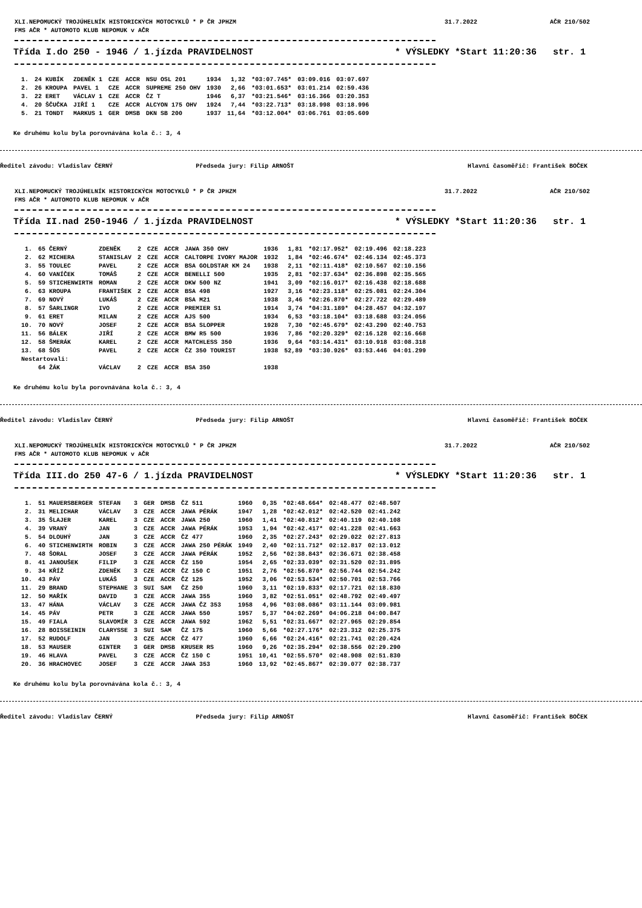XLI.NEPOMUCKÝ TROJÚHELNÍK HISTORICKÝCH MOTOCYKLŮ * P ČR JPHZM 31.7.2022 AČR 210/502
FMS AČR * AUTOMOTO KLUB NEPOMUK v AČR
Třída I.do 250 - 1946 / 1.jízda PRAVIDELNOST * VÝSLEDKY *Start 11:20:36 str. 1
| 1. | 24 KUBÍK | ZDENĚK 1 | CZE | ACCR | NSU OSL 201 | 1934 | 1,32 | *03:07.745* | 03:09.016 | 03:07.697 |
| 2. | 26 KROUPA | PAVEL 1 | CZE | ACCR | SUPREME 250 OHV | 1930 | 2,66 | *03:01.653* | 03:01.214 | 02:59.436 |
| 3. | 22 ERET | VÁCLAV 1 | CZE | ACCR | ČZ T | 1946 | 6,37 | *03:21.546* | 03:16.366 | 03:20.353 |
| 4. | 20 ŠČUČKA | JIŘÍ 1 | CZE | ACCR | ALCYON 175 OHV | 1924 | 7,44 | *03:22.713* | 03:18.998 | 03:18.996 |
| 5. | 21 TONDT | MARKUS 1 | GER | DMSB | DKN SB 200 | 1937 | 11,64 | *03:12.004* | 03:06.761 | 03:05.609 |
Ke druhému kolu byla porovnávána kola č.: 3, 4
Ředitel závodu: Vladislav ČERNÝ
Předseda jury: Filip ARNOŠT Hlavní časoměřič: František BOČEK
XLI.NEPOMUCKÝ TROJÚHELNÍK HISTORICKÝCH MOTOCYKLŮ * P ČR JPHZM 31.7.2022 AČR 210/502
FMS AČR * AUTOMOTO KLUB NEPOMUK v AČR
Třída II.nad 250-1946 / 1.jízda PRAVIDELNOST * VÝSLEDKY *Start 11:20:36 str. 1
| 1. | 65 ČERNÝ | ZDENĚK | 2 | CZE | ACCR | JAWA 350 OHV | 1936 | 1,81 | *02:17.952* | 02:19.496 | 02:18.223 |
| 2. | 62 MICHERA | STANISLAV | 2 | CZE | ACCR | CALTORPE IVORY MAJOR | 1932 | 1,84 | *02:46.674* | 02:46.134 | 02:45.373 |
| 3. | 55 TOULEC | PAVEL | 2 | CZE | ACCR | BSA GOLDSTAR KM 24 | 1938 | 2,11 | *02:11.418* | 02:10.567 | 02:10.156 |
| 4. | 60 VANÍČEK | TOMÁŠ | 2 | CZE | ACCR | BENELLI 500 | 1935 | 2,81 | *02:37.634* | 02:36.898 | 02:35.565 |
| 5. | 59 STICHENWIRTH | ROMAN | 2 | CZE | ACCR | DKW 500 NZ | 1941 | 3,09 | *02:16.017* | 02:16.438 | 02:18.688 |
| 6. | 63 KROUPA | FRANTIŠEK | 2 | CZE | ACCR | BSA 498 | 1927 | 3,16 | *02:23.118* | 02:25.081 | 02:24.304 |
| 7. | 69 NOVÝ | LUKÁŠ | 2 | CZE | ACCR | BSA M21 | 1938 | 3,46 | *02:26.870* | 02:27.722 | 02:29.489 |
| 8. | 57 ŠARLINGR | IVO | 2 | CZE | ACCR | PREMIER S1 | 1914 | 3,74 | *04:31.189* | 04:28.457 | 04:32.197 |
| 9. | 61 ERET | MILAN | 2 | CZE | ACCR | AJS 500 | 1934 | 6,53 | *03:18.104* | 03:18.688 | 03:24.056 |
| 10. | 70 NOVÝ | JOSEF | 2 | CZE | ACCR | BSA SLOPPER | 1928 | 7,30 | *02:45.679* | 02:43.290 | 02:40.753 |
| 11. | 56 BÁLEK | JIŘÍ | 2 | CZE | ACCR | BMW R5 500 | 1936 | 7,86 | *02:20.329* | 02:16.128 | 02:16.668 |
| 12. | 58 ŠMERÁK | KAREL | 2 | CZE | ACCR | MATCHLESS 350 | 1936 | 9,64 | *03:14.431* | 03:10.918 | 03:08.318 |
| 13. | 68 ŠŮS | PAVEL | 2 | CZE | ACCR | ČZ 350 TOURIST | 1938 | 52,89 | *03:30.926* | 03:53.446 | 04:01.299 |
| Nestartovali: | | | | | | | | | | | |
| | 64 ŽÁK | VÁCLAV | 2 | CZE | ACCR | BSA 350 | 1938 | | | | |
Ke druhému kolu byla porovnávána kola č.: 3, 4
Ředitel závodu: Vladislav ČERNÝ
Předseda jury: Filip ARNOŠT Hlavní časoměřič: František BOČEK
XLI.NEPOMUCKÝ TROJÚHELNÍK HISTORICKÝCH MOTOCYKLŮ * P ČR JPHZM 31.7.2022 AČR 210/502
FMS AČR * AUTOMOTO KLUB NEPOMUK v AČR
Třída III.do 250 47-6 / 1.jízda PRAVIDELNOST * VÝSLEDKY *Start 11:20:36 str. 1
| 1. | 51 MAUERSBERGER | STEFAN | 3 | GER | DMSB | ČZ 511 | 1960 | 0,35 | *02:48.664* | 02:48.477 | 02:48.507 |
| 2. | 31 MELICHAR | VÁCLAV | 3 | CZE | ACCR | JAWA PÉRÁK | 1947 | 1,28 | *02:42.012* | 02:42.520 | 02:41.242 |
| 3. | 35 ŠLAJER | KAREL | 3 | CZE | ACCR | JAWA 250 | 1960 | 1,41 | *02:40.812* | 02:40.119 | 02:40.108 |
| 4. | 39 VRANÝ | JAN | 3 | CZE | ACCR | JAWA PÉRÁK | 1953 | 1,94 | *02:42.417* | 02:41.228 | 02:41.663 |
| 5. | 54 DLOUHÝ | JAN | 3 | CZE | ACCR | ČZ 477 | 1960 | 2,35 | *02:27.243* | 02:29.022 | 02:27.813 |
| 6. | 40 STICHENWIRTH | ROBIN | 3 | CZE | ACCR | JAWA 250 PÉRÁK | 1949 | 2,40 | *02:11.712* | 02:12.817 | 02:13.012 |
| 7. | 48 ŠORAL | JOSEF | 3 | CZE | ACCR | JAWA PÉRÁK | 1952 | 2,56 | *02:38.843* | 02:36.671 | 02:38.458 |
| 8. | 41 JANOUŠEK | FILIP | 3 | CZE | ACCR | ČZ 150 | 1954 | 2,65 | *02:33.039* | 02:31.520 | 02:31.895 |
| 9. | 34 KŘÍŽ | ZDENĚK | 3 | CZE | ACCR | ČZ 150 C | 1951 | 2,76 | *02:56.870* | 02:56.744 | 02:54.242 |
| 10. | 43 PÁV | LUKÁŠ | 3 | CZE | ACCR | ČZ 125 | 1952 | 3,06 | *02:53.534* | 02:50.701 | 02:53.766 |
| 11. | 29 BRAND | STEPHANE | 3 | SUI | SAM | ČZ 250 | 1960 | 3,11 | *02:19.833* | 02:17.721 | 02:18.830 |
| 12. | 50 MAŘÍK | DAVID | 3 | CZE | ACCR | JAWA 355 | 1960 | 3,82 | *02:51.051* | 02:48.792 | 02:49.497 |
| 13. | 47 HÁNA | VÁCLAV | 3 | CZE | ACCR | JAWA ČZ 353 | 1958 | 4,96 | *03:08.086* | 03:11.144 | 03:09.981 |
| 14. | 45 PÁV | PETR | 3 | CZE | ACCR | JAWA 550 | 1957 | 5,37 | *04:02.269* | 04:06.218 | 04:00.847 |
| 15. | 49 FIALA | SLAVOMÍR | 3 | CZE | ACCR | JAWA 592 | 1962 | 5,51 | *02:31.667* | 02:27.965 | 02:29.854 |
| 16. | 28 BOISSEININ | CLARYSSE | 3 | SUI | SAM | ČZ 175 | 1960 | 5,66 | *02:27.176* | 02:23.312 | 02:25.375 |
| 17. | 52 RUDOLF | JAN | 3 | CZE | ACCR | ČZ 477 | 1960 | 6,66 | *02:24.416* | 02:21.741 | 02:20.424 |
| 18. | 53 MAUSER | GINTER | 3 | GER | DMSB | KRUSER RS | 1960 | 9,26 | *02:35.294* | 02:38.556 | 02:29.290 |
| 19. | 46 HLAVA | PAVEL | 3 | CZE | ACCR | ČZ 150 C | 1951 | 10,41 | *02:55.570* | 02:48.908 | 02:51.830 |
| 20. | 36 HRACHOVEC | JOSEF | 3 | CZE | ACCR | JAWA 353 | 1960 | 13,92 | *02:45.867* | 02:39.077 | 02:38.737 |
Ke druhému kolu byla porovnávána kola č.: 3, 4
Ředitel závodu: Vladislav ČERNÝ
Předseda jury: Filip ARNOŠT Hlavní časoměřič: František BOČEK